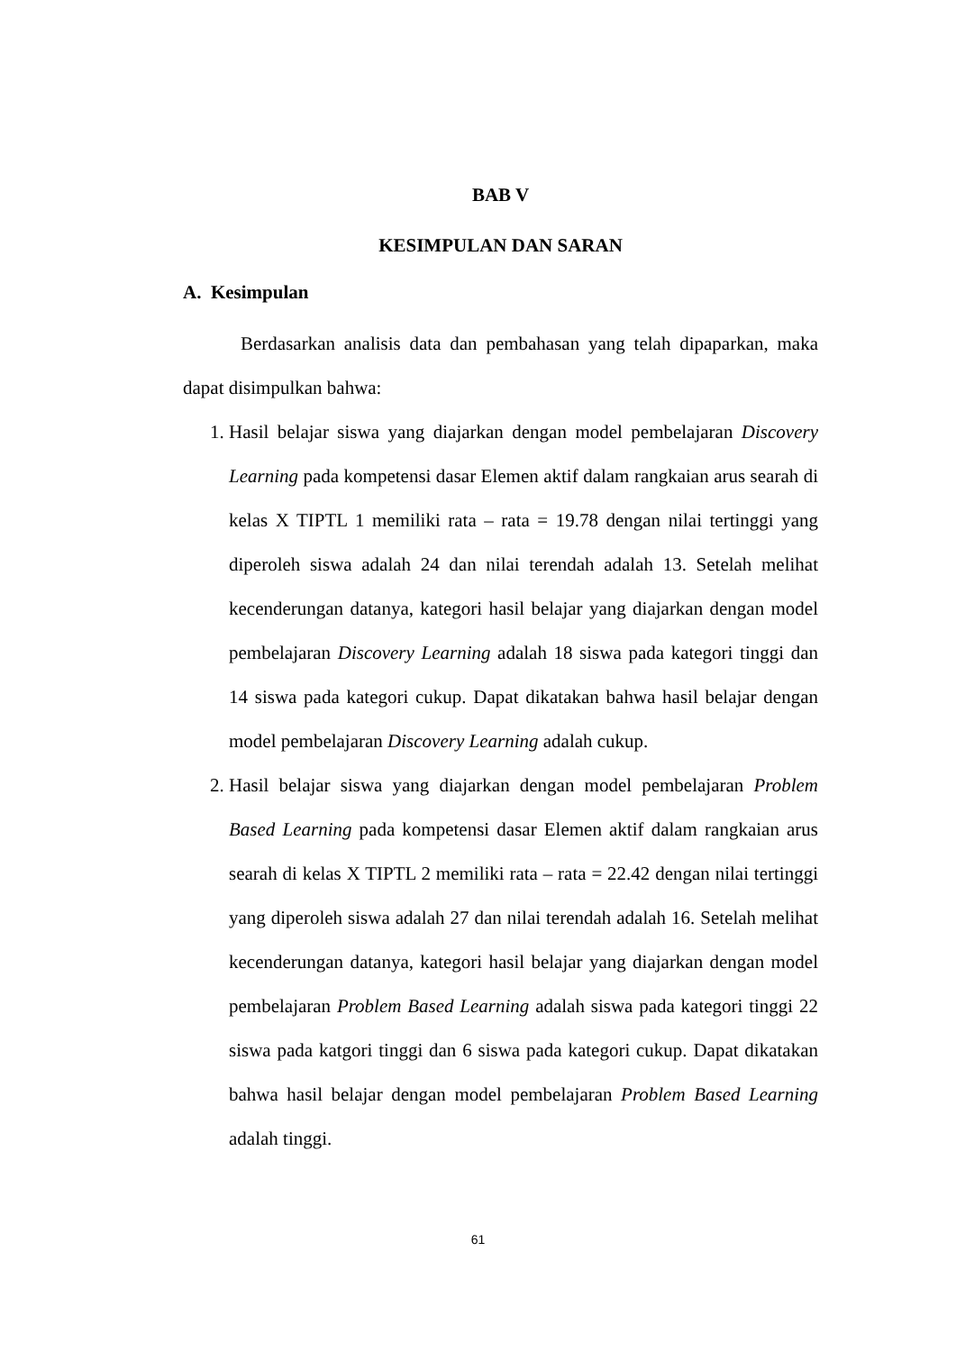BAB V
KESIMPULAN DAN SARAN
A. Kesimpulan
Berdasarkan analisis data dan pembahasan yang telah dipaparkan, maka dapat disimpulkan bahwa:
1. Hasil belajar siswa yang diajarkan dengan model pembelajaran Discovery Learning pada kompetensi dasar Elemen aktif dalam rangkaian arus searah di kelas X TIPTL 1 memiliki rata – rata = 19.78 dengan nilai tertinggi yang diperoleh siswa adalah 24 dan nilai terendah adalah 13. Setelah melihat kecenderungan datanya, kategori hasil belajar yang diajarkan dengan model pembelajaran Discovery Learning adalah 18 siswa pada kategori tinggi dan 14 siswa pada kategori cukup. Dapat dikatakan bahwa hasil belajar dengan model pembelajaran Discovery Learning adalah cukup.
2. Hasil belajar siswa yang diajarkan dengan model pembelajaran Problem Based Learning pada kompetensi dasar Elemen aktif dalam rangkaian arus searah di kelas X TIPTL 2 memiliki rata – rata = 22.42 dengan nilai tertinggi yang diperoleh siswa adalah 27 dan nilai terendah adalah 16. Setelah melihat kecenderungan datanya, kategori hasil belajar yang diajarkan dengan model pembelajaran Problem Based Learning adalah siswa pada kategori tinggi 22 siswa pada katgori tinggi dan 6 siswa pada kategori cukup. Dapat dikatakan bahwa hasil belajar dengan model pembelajaran Problem Based Learning adalah tinggi.
61